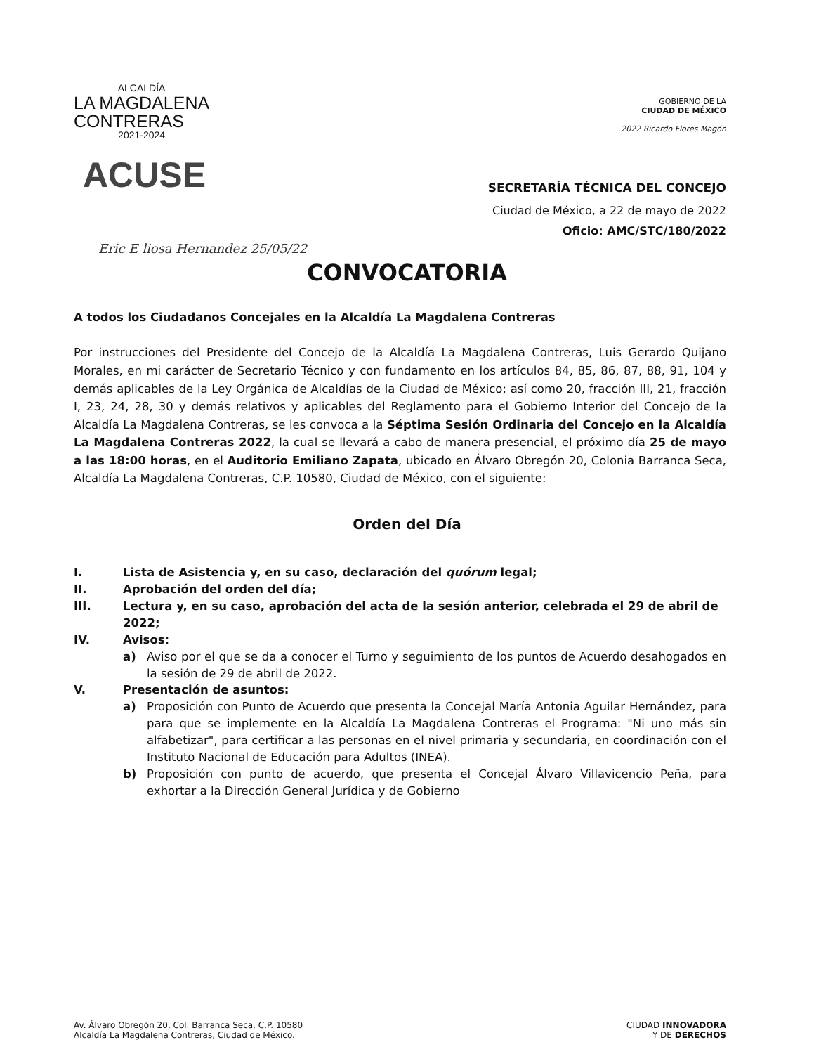— ALCALDÍA —
LA MAGDALENA
CONTRERAS
2021-2024
GOBIERNO DE LA
CIUDAD DE MÉXICO
2022 Ricardo Flores Magón
ACUSE
SECRETARÍA TÉCNICA DEL CONCEJO
Ciudad de México, a 22 de mayo de 2022
Oficio: AMC/STC/180/2022
Eric E liosa Hernandez 25/05/22
CONVOCATORIA
A todos los Ciudadanos Concejales en la Alcaldía La Magdalena Contreras
Por instrucciones del Presidente del Concejo de la Alcaldía La Magdalena Contreras, Luis Gerardo Quijano Morales, en mi carácter de Secretario Técnico y con fundamento en los artículos 84, 85, 86, 87, 88, 91, 104 y demás aplicables de la Ley Orgánica de Alcaldías de la Ciudad de México; así como 20, fracción III, 21, fracción I, 23, 24, 28, 30 y demás relativos y aplicables del Reglamento para el Gobierno Interior del Concejo de la Alcaldía La Magdalena Contreras, se les convoca a la Séptima Sesión Ordinaria del Concejo en la Alcaldía La Magdalena Contreras 2022, la cual se llevará a cabo de manera presencial, el próximo día 25 de mayo a las 18:00 horas, en el Auditorio Emiliano Zapata, ubicado en Álvaro Obregón 20, Colonia Barranca Seca, Alcaldía La Magdalena Contreras, C.P. 10580, Ciudad de México, con el siguiente:
Orden del Día
I. Lista de Asistencia y, en su caso, declaración del quórum legal;
II. Aprobación del orden del día;
III. Lectura y, en su caso, aprobación del acta de la sesión anterior, celebrada el 29 de abril de 2022;
IV. Avisos:
a) Aviso por el que se da a conocer el Turno y seguimiento de los puntos de Acuerdo desahogados en la sesión de 29 de abril de 2022.
V. Presentación de asuntos:
a) Proposición con Punto de Acuerdo que presenta la Concejal María Antonia Aguilar Hernández, para para que se implemente en la Alcaldía La Magdalena Contreras el Programa: "Ni uno más sin alfabetizar", para certificar a las personas en el nivel primaria y secundaria, en coordinación con el Instituto Nacional de Educación para Adultos (INEA).
b) Proposición con punto de acuerdo, que presenta el Concejal Álvaro Villavicencio Peña, para exhortar a la Dirección General Jurídica y de Gobierno
Av. Álvaro Obregón 20, Col. Barranca Seca, C.P. 10580
Alcaldía La Magdalena Contreras, Ciudad de México.
CIUDAD INNOVADORA
Y DE DERECHOS